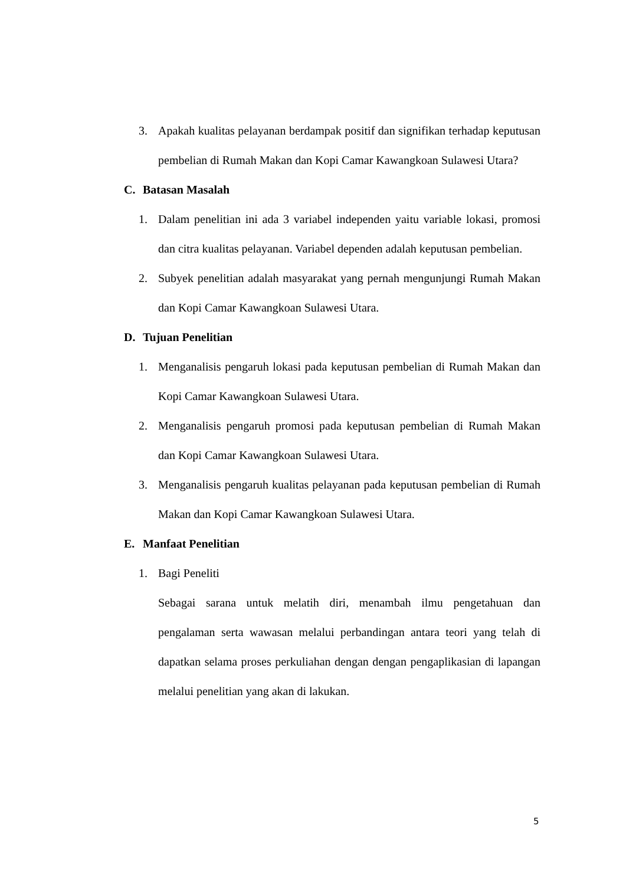3. Apakah kualitas pelayanan berdampak positif dan signifikan terhadap keputusan pembelian di Rumah Makan dan Kopi Camar Kawangkoan Sulawesi Utara?
C. Batasan Masalah
1. Dalam penelitian ini ada 3 variabel independen yaitu variable lokasi, promosi dan citra kualitas pelayanan. Variabel dependen adalah keputusan pembelian.
2. Subyek penelitian adalah masyarakat yang pernah mengunjungi Rumah Makan dan Kopi Camar Kawangkoan Sulawesi Utara.
D. Tujuan Penelitian
1. Menganalisis pengaruh lokasi pada keputusan pembelian di Rumah Makan dan Kopi Camar Kawangkoan Sulawesi Utara.
2. Menganalisis pengaruh promosi pada keputusan pembelian di Rumah Makan dan Kopi Camar Kawangkoan Sulawesi Utara.
3. Menganalisis pengaruh kualitas pelayanan pada keputusan pembelian di Rumah Makan dan Kopi Camar Kawangkoan Sulawesi Utara.
E. Manfaat Penelitian
1. Bagi Peneliti
Sebagai sarana untuk melatih diri, menambah ilmu pengetahuan dan pengalaman serta wawasan melalui perbandingan antara teori yang telah di dapatkan selama proses perkuliahan dengan dengan pengaplikasian di lapangan melalui penelitian yang akan di lakukan.
5